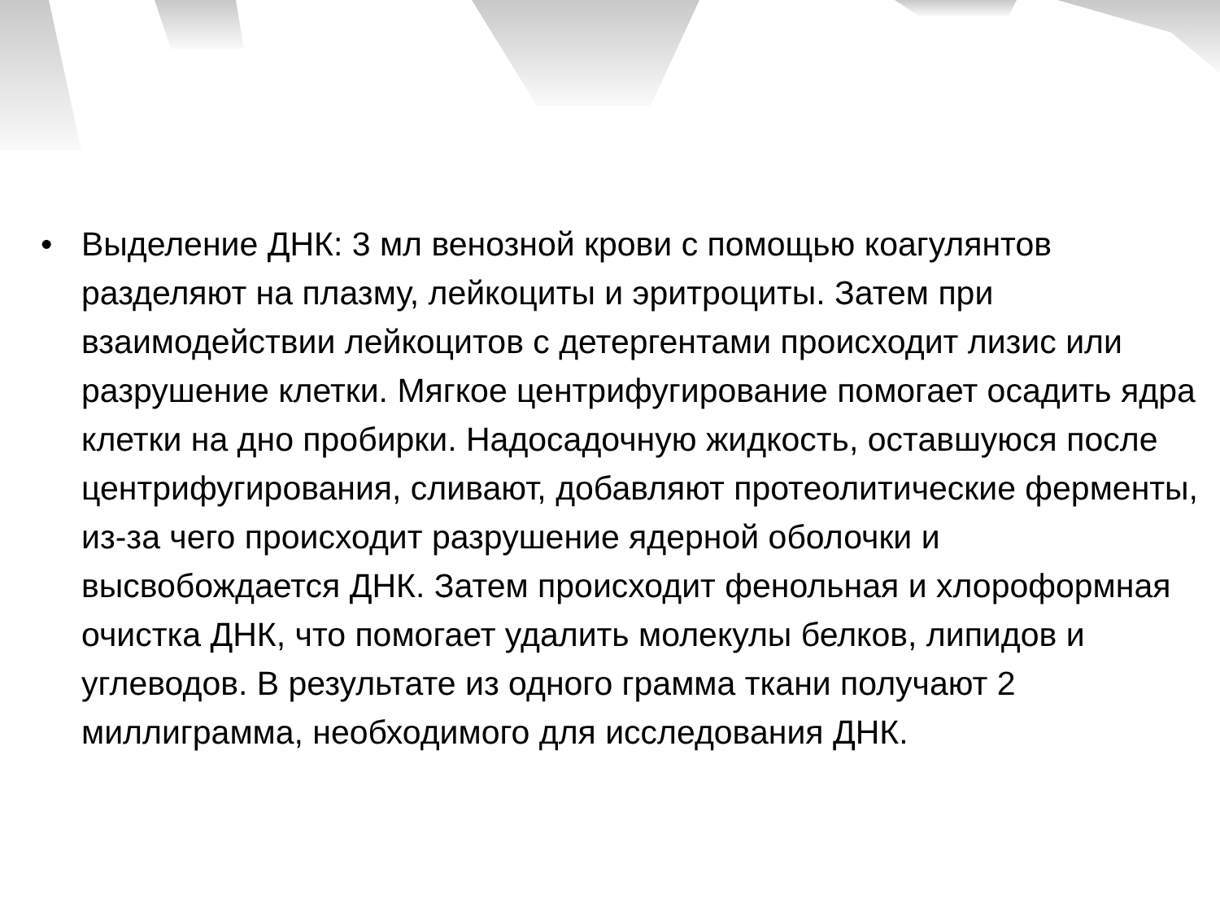• Выделение ДНК: 3 мл венозной крови с помощью коагулянтов разделяют на плазму, лейкоциты и эритроциты. Затем при взаимодействии лейкоцитов с детергентами происходит лизис или разрушение клетки. Мягкое центрифугирование помогает осадить ядра клетки на дно пробирки. Надосадочную жидкость, оставшуюся после центрифугирования, сливают, добавляют протеолитические ферменты, из-за чего происходит разрушение ядерной оболочки и высвобождается ДНК. Затем происходит фенольная и хлороформная очистка ДНК, что помогает удалить молекулы белков, липидов и углеводов. В результате из одного грамма ткани получают 2 миллиграмма, необходимого для исследования ДНК.